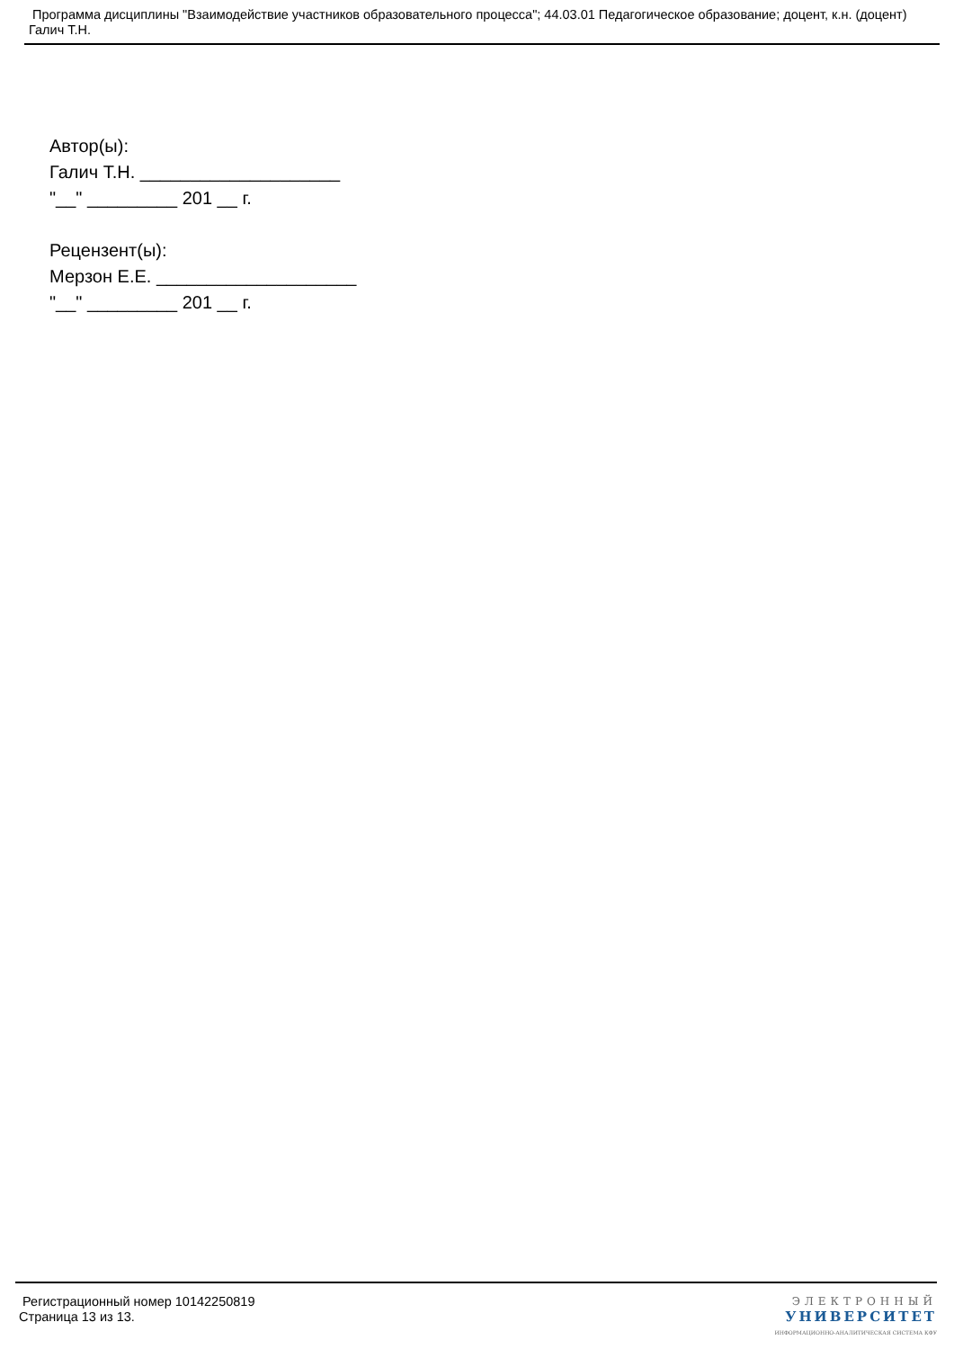Программа дисциплины "Взаимодействие участников образовательного процесса"; 44.03.01 Педагогическое образование; доцент, к.н. (доцент) Галич Т.Н.
Автор(ы):
Галич Т.Н. ____________________
"__" _________ 201 __ г.
Рецензент(ы):
Мерзон Е.Е. ____________________
"__" _________ 201 __ г.
Регистрационный номер 10142250819
Страница 13 из 13.
ЭЛЕКТРОННЫЙ
УНИВЕРСИТЕТ
ИНФОРМАЦИОННО-АНАЛИТИЧЕСКАЯ СИСТЕМА КФУ